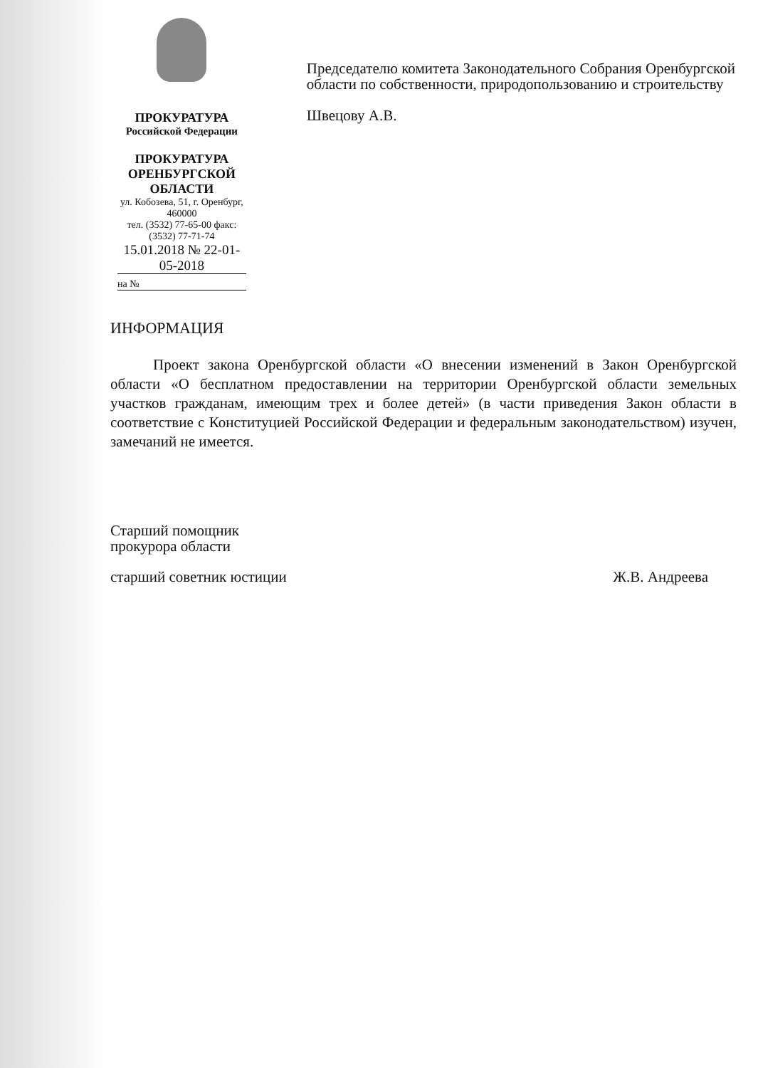ПРОКУРАТУРА
Российской Федерации
ПРОКУРАТУРА
ОРЕНБУРГСКОЙ ОБЛАСТИ
ул. Кобозева, 51, г. Оренбург, 460000
тел. (3532) 77-65-00 факс: (3532) 77-71-74
15.01.2018 № 22-01-05-2018
на №
Председателю комитета Законодательного Собрания Оренбургской области по собственности, природопользованию и строительству
Швецову А.В.
ИНФОРМАЦИЯ
Проект закона Оренбургской области «О внесении изменений в Закон Оренбургской области «О бесплатном предоставлении на территории Оренбургской области земельных участков гражданам, имеющим трех и более детей» (в части приведения Закон области в соответствие с Конституцией Российской Федерации и федеральным законодательством) изучен, замечаний не имеется.
Старший помощник
прокурора области
старший советник юстиции Ж.В. Андреева